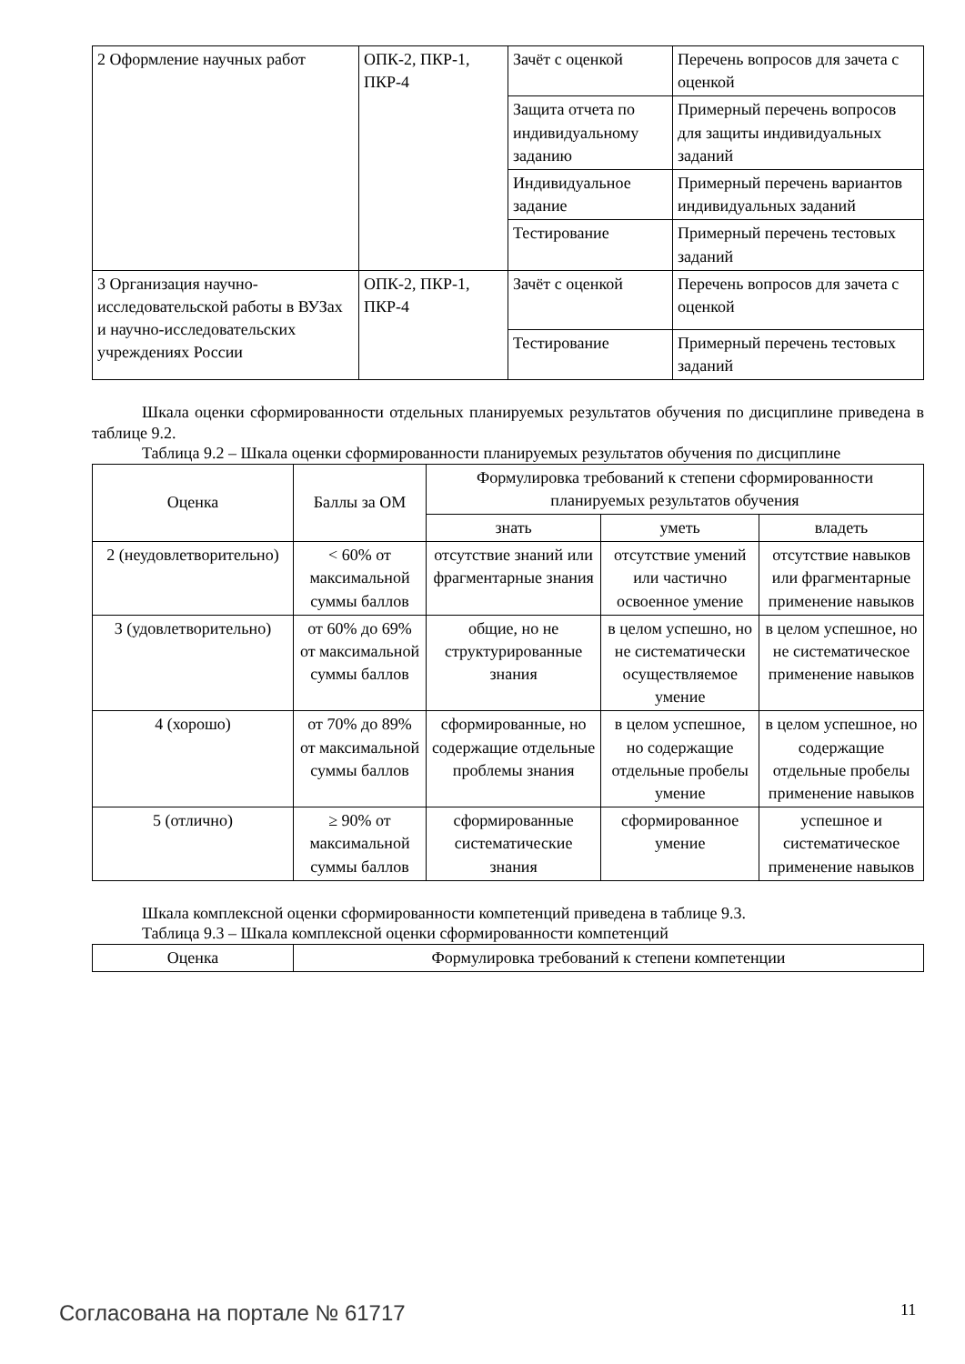| 2 Оформление научных работ | ОПК-2, ПКР-1, ПКР-4 | Зачёт с оценкой | Перечень вопросов для зачета с оценкой |
| | | Защита отчета по индивидуальному заданию | Примерный перечень вопросов для защиты индивидуальных заданий |
| | | Индивидуальное задание | Примерный перечень вариантов индивидуальных заданий |
| | | Тестирование | Примерный перечень тестовых заданий |
| 3 Организация научно-исследовательской работы в ВУЗах и научно-исследовательских учреждениях России | ОПК-2, ПКР-1, ПКР-4 | Зачёт с оценкой | Перечень вопросов для зачета с оценкой |
| | | Тестирование | Примерный перечень тестовых заданий |
Шкала оценки сформированности отдельных планируемых результатов обучения по дисциплине приведена в таблице 9.2.
Таблица 9.2 – Шкала оценки сформированности планируемых результатов обучения по дисциплине
| Оценка | Баллы за ОМ | Формулировка требований к степени сформированности планируемых результатов обучения | | |
| --- | --- | --- | --- | --- |
| | | знать | уметь | владеть |
| 2 (неудовлетворительно) | < 60% от максимальной суммы баллов | отсутствие знаний или фрагментарные знания | отсутствие умений или частично освоенное умение | отсутствие навыков или фрагментарные применение навыков |
| 3 (удовлетворительно) | от 60% до 69% от максимальной суммы баллов | общие, но не структурированные знания | в целом успешно, но не систематически осуществляемое умение | в целом успешное, но не систематическое применение навыков |
| 4 (хорошо) | от 70% до 89% от максимальной суммы баллов | сформированные, но содержащие отдельные проблемы знания | в целом успешное, но содержащие отдельные пробелы умение | в целом успешное, но содержащие отдельные пробелы применение навыков |
| 5 (отлично) | ≥ 90% от максимальной суммы баллов | сформированные систематические знания | сформированное умение | успешное и систематическое применение навыков |
Шкала комплексной оценки сформированности компетенций приведена в таблице 9.3.
Таблица 9.3 – Шкала комплексной оценки сформированности компетенций
| Оценка | Формулировка требований к степени компетенции |
| --- | --- |
Согласована на портале № 61717 11